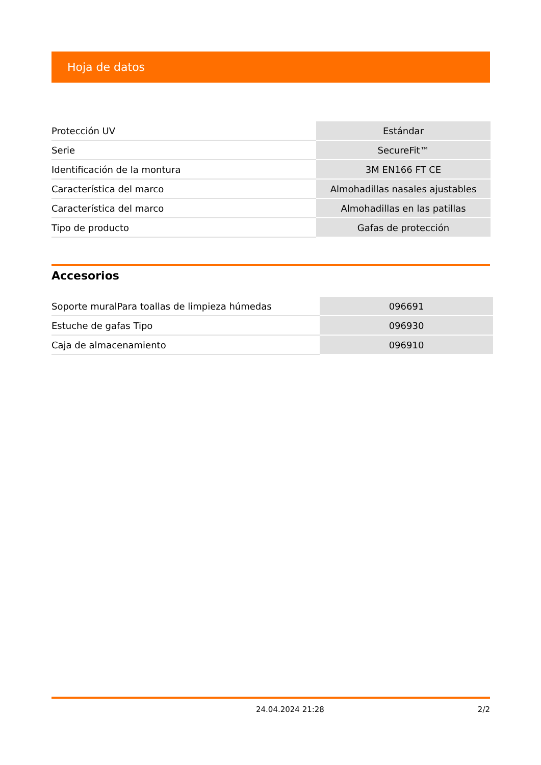Hoja de datos
| Protección UV | Estándar |
| Serie | SecureFit™ |
| Identificación de la montura | 3M EN166 FT CE |
| Característica del marco | Almohadillas nasales ajustables |
| Característica del marco | Almohadillas en las patillas |
| Tipo de producto | Gafas de protección |
Accesorios
| Soporte muralPara toallas de limpieza húmedas | 096691 |
| Estuche de gafas Tipo | 096930 |
| Caja de almacenamiento | 096910 |
24.04.2024 21:28 2/2